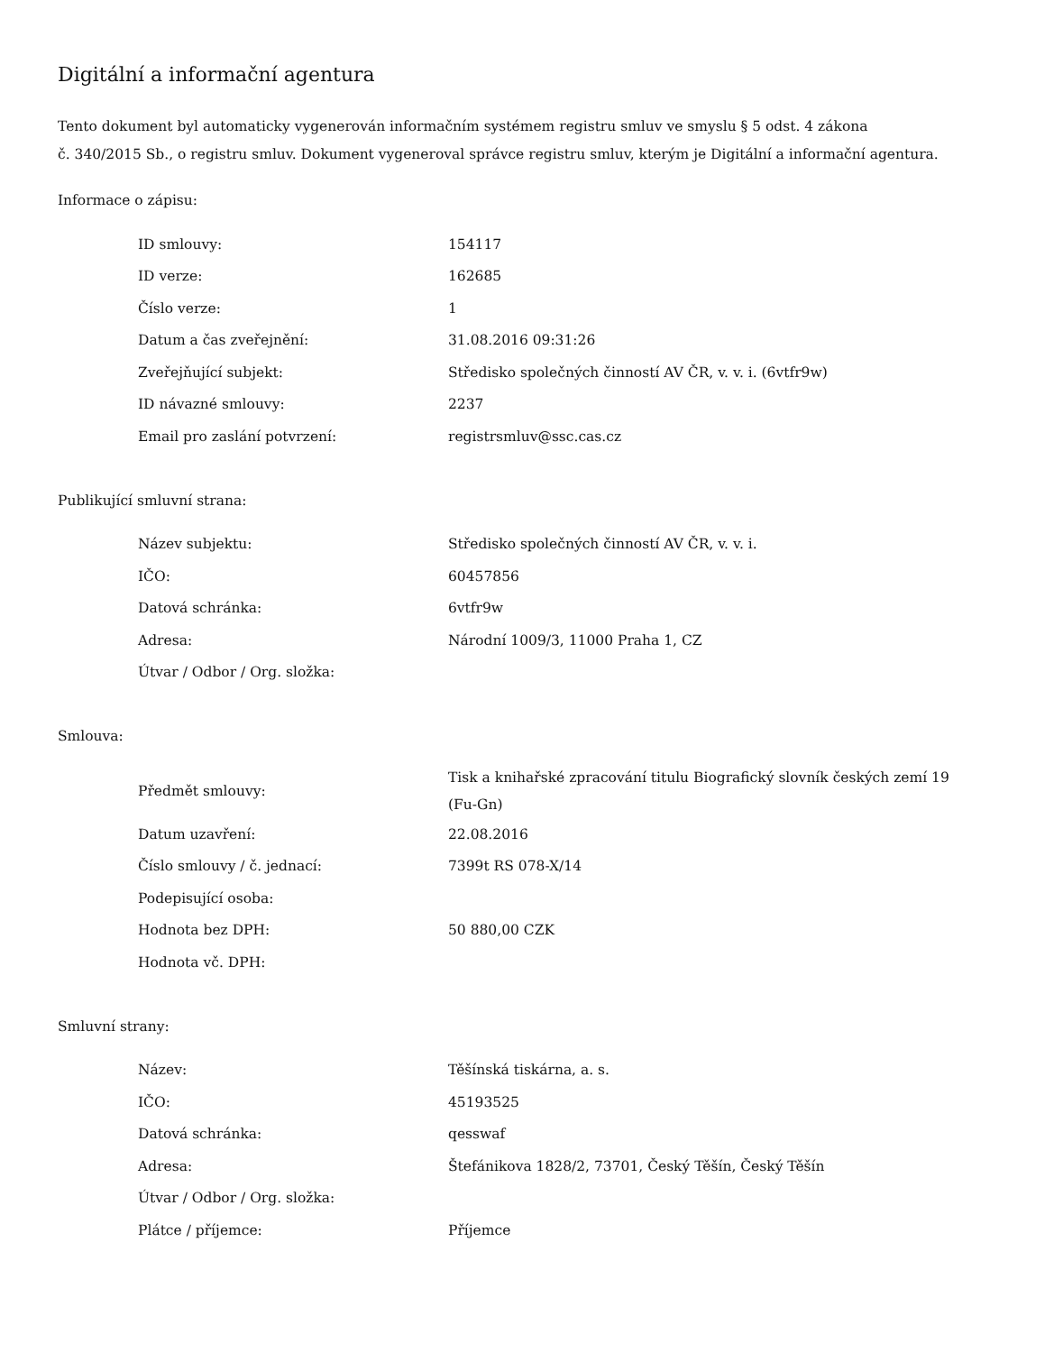Digitální a informační agentura
Tento dokument byl automaticky vygenerován informačním systémem registru smluv ve smyslu § 5 odst. 4 zákona
č. 340/2015 Sb., o registru smluv. Dokument vygeneroval správce registru smluv, kterým je Digitální a informační agentura.
Informace o zápisu:
| ID smlouvy: | 154117 |
| ID verze: | 162685 |
| Číslo verze: | 1 |
| Datum a čas zveřejnění: | 31.08.2016 09:31:26 |
| Zveřejňující subjekt: | Středisko společných činností AV ČR, v. v. i. (6vtfr9w) |
| ID návazné smlouvy: | 2237 |
| Email pro zaslání potvrzení: | registrsmluv@ssc.cas.cz |
Publikující smluvní strana:
| Název subjektu: | Středisko společných činností AV ČR, v. v. i. |
| IČO: | 60457856 |
| Datová schránka: | 6vtfr9w |
| Adresa: | Národní 1009/3, 11000 Praha 1, CZ |
| Útvar / Odbor / Org. složka: | |
Smlouva:
| Předmět smlouvy: | Tisk a knihařské zpracování titulu Biografický slovník českých zemí 19 (Fu-Gn) |
| Datum uzavření: | 22.08.2016 |
| Číslo smlouvy / č. jednací: | 7399t RS 078-X/14 |
| Podepisující osoba: | |
| Hodnota bez DPH: | 50 880,00 CZK |
| Hodnota vč. DPH: | |
Smluvní strany:
| Název: | Těšínská tiskárna, a. s. |
| IČO: | 45193525 |
| Datová schránka: | qesswaf |
| Adresa: | Štefánikova 1828/2, 73701, Český Těšín, Český Těšín |
| Útvar / Odbor / Org. složka: | |
| Plátce / příjemce: | Příjemce |